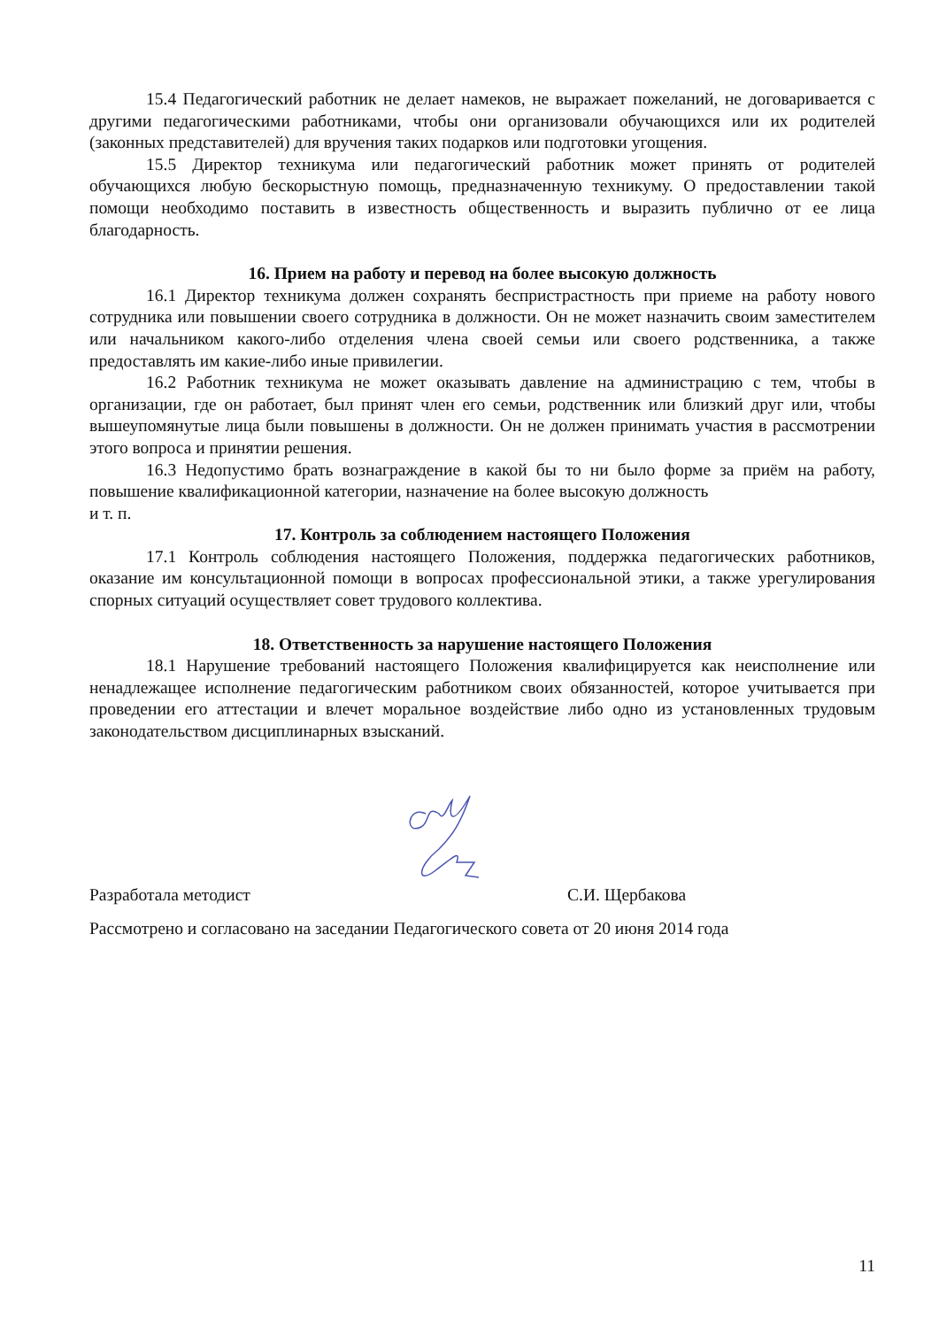15.4 Педагогический работник не делает намеков, не выражает пожеланий, не договаривается с другими педагогическими работниками, чтобы они организовали обучающихся или их родителей (законных представителей) для вручения таких подарков или подготовки угощения.
15.5 Директор техникума или педагогический работник может принять от родителей обучающихся любую бескорыстную помощь, предназначенную техникуму. О предоставлении такой помощи необходимо поставить в известность общественность и выразить публично от ее лица благодарность.
16. Прием на работу и перевод на более высокую должность
16.1 Директор техникума должен сохранять беспристрастность при приеме на работу нового сотрудника или повышении своего сотрудника в должности. Он не может назначить своим заместителем или начальником какого-либо отделения члена своей семьи или своего родственника, а также предоставлять им какие-либо иные привилегии.
16.2 Работник техникума не может оказывать давление на администрацию с тем, чтобы в организации, где он работает, был принят член его семьи, родственник или близкий друг или, чтобы вышеупомянутые лица были повышены в должности. Он не должен принимать участия в рассмотрении этого вопроса и принятии решения.
16.3 Недопустимо брать вознаграждение в какой бы то ни было форме за приём на работу, повышение квалификационной категории, назначение на более высокую должность
и т. п.
17. Контроль за соблюдением настоящего Положения
17.1 Контроль соблюдения настоящего Положения, поддержка педагогических работников, оказание им консультационной помощи в вопросах профессиональной этики, а также урегулирования спорных ситуаций осуществляет совет трудового коллектива.
18. Ответственность за нарушение настоящего Положения
18.1 Нарушение требований настоящего Положения квалифицируется как неисполнение или ненадлежащее исполнение педагогическим работником своих обязанностей, которое учитывается при проведении его аттестации и влечет моральное воздействие либо одно из установленных трудовым законодательством дисциплинарных взысканий.
Разработала методист С.И. Щербакова
Рассмотрено и согласовано на заседании Педагогического совета от 20 июня 2014 года
11